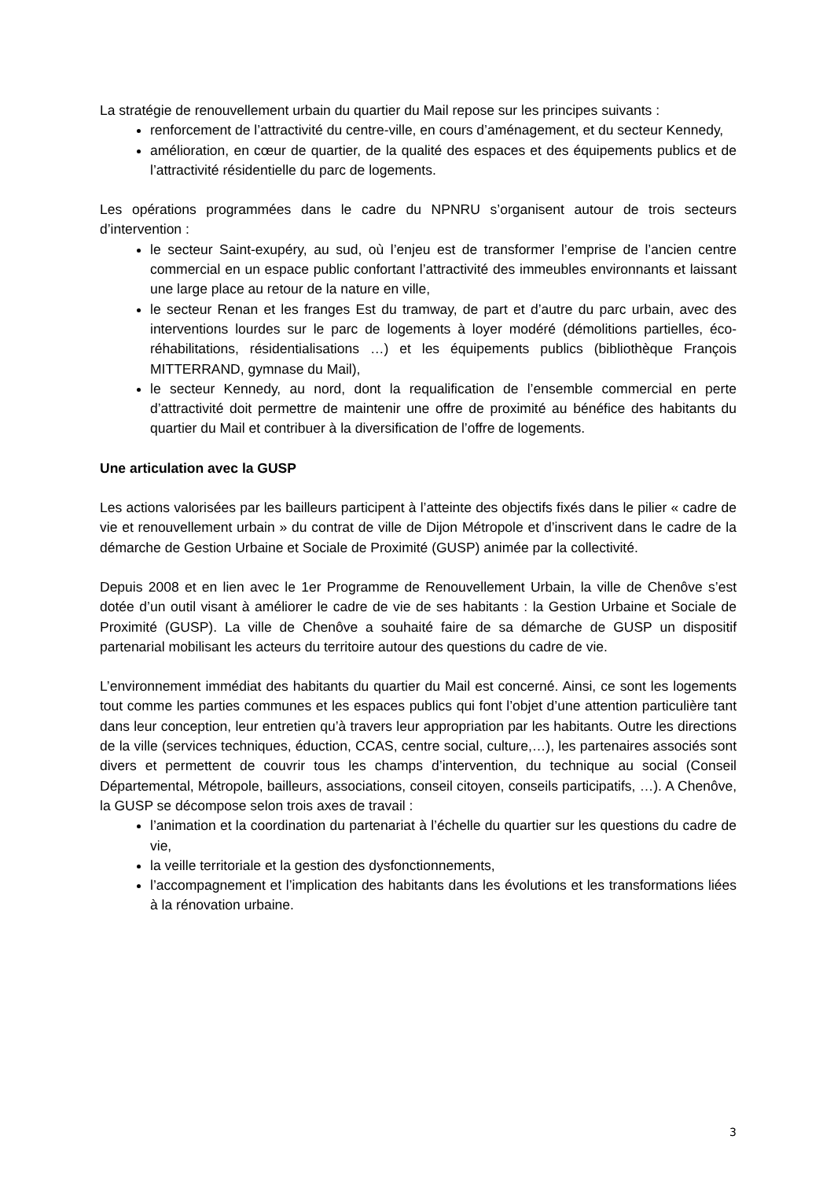La stratégie de renouvellement urbain du quartier du Mail repose sur les principes suivants :
renforcement de l’attractivité du centre-ville, en cours d’aménagement, et du secteur Kennedy,
amélioration, en cœur de quartier, de la qualité des espaces et des équipements publics et de l’attractivité résidentielle du parc de logements.
Les opérations programmées dans le cadre du NPNRU s’organisent autour de trois secteurs d’intervention :
le secteur Saint-exupéry, au sud, où l’enjeu est de transformer l’emprise de l’ancien centre commercial en un espace public confortant l’attractivité des immeubles environnants et laissant une large place au retour de la nature en ville,
le secteur Renan et les franges Est du tramway, de part et d’autre du parc urbain, avec des interventions lourdes sur le parc de logements à loyer modéré (démolitions partielles, éco-réhabilitations, résidentialisations …) et les équipements publics (bibliothèque François MITTERRAND, gymnase du Mail),
le secteur Kennedy, au nord, dont la requalification de l’ensemble commercial en perte d’attractivité doit permettre de maintenir une offre de proximité au bénéfice des habitants du quartier du Mail et contribuer à la diversification de l’offre de logements.
Une articulation avec la GUSP
Les actions valorisées par les bailleurs participent à l’atteinte des objectifs fixés dans le pilier « cadre de vie et renouvellement urbain » du contrat de ville de Dijon Métropole et d’inscrivent dans le cadre de la démarche de Gestion Urbaine et Sociale de Proximité (GUSP) animée par la collectivité.
Depuis 2008 et en lien avec le 1er Programme de Renouvellement Urbain, la ville de Chenôve s’est dotée d’un outil visant à améliorer le cadre de vie de ses habitants : la Gestion Urbaine et Sociale de Proximité (GUSP). La ville de Chenôve a souhaité faire de sa démarche de GUSP un dispositif partenarial mobilisant les acteurs du territoire autour des questions du cadre de vie.
L’environnement immédiat des habitants du quartier du Mail est concerné. Ainsi, ce sont les logements tout comme les parties communes et les espaces publics qui font l’objet d’une attention particulière tant dans leur conception, leur entretien qu’à travers leur appropriation par les habitants. Outre les directions de la ville (services techniques, éduction, CCAS, centre social, culture,…), les partenaires associés sont divers et permettent de couvrir tous les champs d’intervention, du technique au social (Conseil Départemental, Métropole, bailleurs, associations, conseil citoyen, conseils participatifs, …). A Chenôve, la GUSP se décompose selon trois axes de travail :
l’animation et la coordination du partenariat à l’échelle du quartier sur les questions du cadre de vie,
la veille territoriale et la gestion des dysfonctionnements,
l’accompagnement et l’implication des habitants dans les évolutions et les transformations liées à la rénovation urbaine.
3